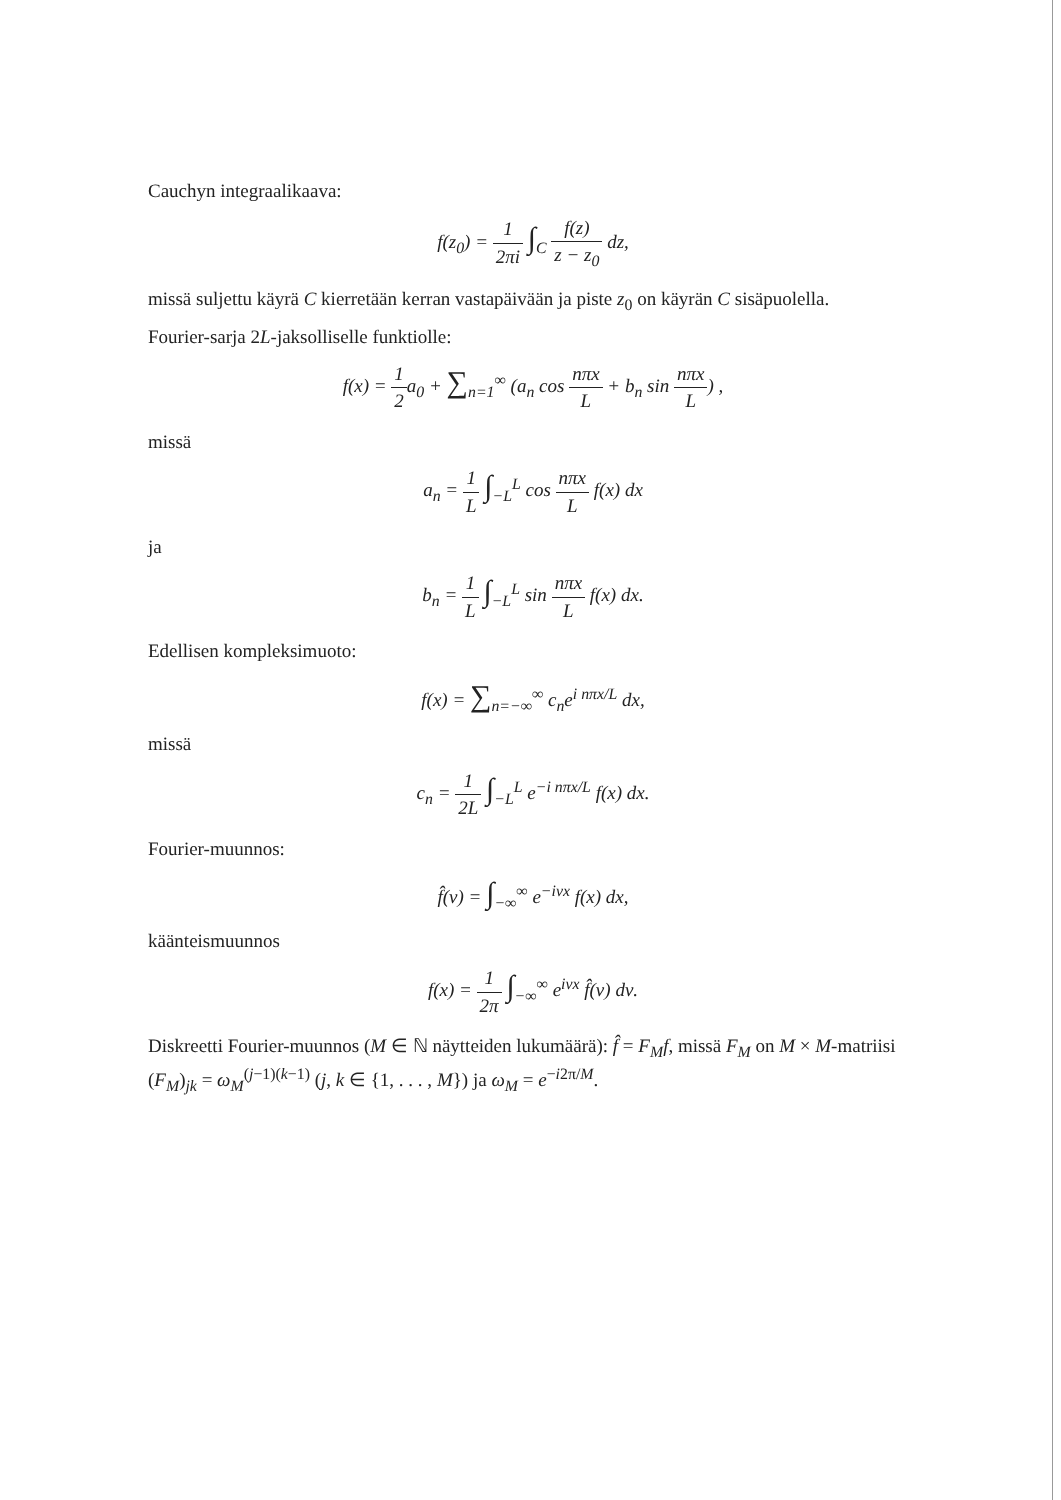Cauchyn integraalikaava:
f(z<sub>0</sub>) = 1 2πi ∫<sub>C</sub> f(z) z − z<sub>0</sub> dz,
missä suljettu käyrä C kierretään kerran vastapäivään ja piste z<sub>0</sub> on käyrän C sisäpuolella.
Fourier-sarja 2L-jaksolliselle funktiolle:
f(x) = 1 2a<sub>0</sub> + ∑<sub>n=1</sub><sup>∞</sup> (a<sub>n</sub> cos nπx L + b<sub>n</sub> sin nπx L) ,
missä
a<sub>n</sub> = 1 L ∫<sub>−L</sub><sup>L</sup> cos nπx L f(x) dx
ja
b<sub>n</sub> = 1 L ∫<sub>−L</sub><sup>L</sup> sin nπx L f(x) dx.
Edellisen kompleksimuoto:
f(x) = ∑<sub>n=−∞</sub><sup>∞</sup> c<sub>n</sub>e<sup>i nπx/L</sup> dx,
missä
c<sub>n</sub> = 1 2L ∫<sub>−L</sub><sup>L</sup> e<sup>−i nπx/L</sup> f(x) dx.
Fourier-muunnos:
f̂(ν) = ∫<sub>−∞</sub><sup>∞</sup> e<sup>−iνx</sup> f(x) dx,
käänteismuunnos
f(x) = 1 2π ∫<sub>−∞</sub><sup>∞</sup> e<sup>iνx</sup> f̂(ν) dν.
Diskreetti Fourier-muunnos (M ∈ ℕ näytteiden lukumäärä): f̂ = F<sub>M</sub>f, missä F<sub>M</sub> on M × M-matriisi (F<sub>M</sub>)<sub>jk</sub> = ω<sub>M</sub><sup>(j−1)(k−1)</sup> (j, k ∈ {1, . . . , M}) ja ω<sub>M</sub> = e<sup>−i2π/M</sup>.